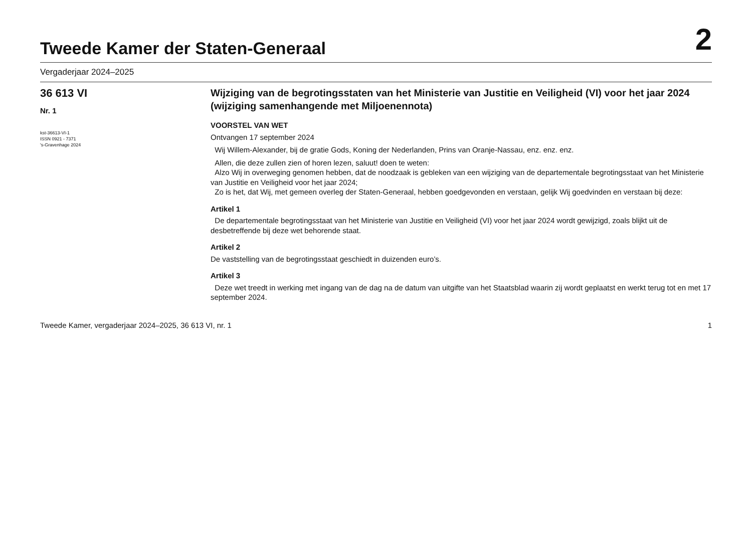Tweede Kamer der Staten-Generaal
2
Vergaderjaar 2024–2025
36 613 VI
Nr. 1
kst-36613-VI-1
ISSN 0921 - 7371
's-Gravenhage 2024
Wijziging van de begrotingsstaten van het Ministerie van Justitie en Veiligheid (VI) voor het jaar 2024 (wijziging samenhangende met Miljoenennota)
VOORSTEL VAN WET
Ontvangen 17 september 2024
Wij Willem-Alexander, bij de gratie Gods, Koning der Nederlanden, Prins van Oranje-Nassau, enz. enz. enz.
Allen, die deze zullen zien of horen lezen, saluut! doen te weten:
Alzo Wij in overweging genomen hebben, dat de noodzaak is gebleken van een wijziging van de departementale begrotingsstaat van het Ministerie van Justitie en Veiligheid voor het jaar 2024;
Zo is het, dat Wij, met gemeen overleg der Staten-Generaal, hebben goedgevonden en verstaan, gelijk Wij goedvinden en verstaan bij deze:
Artikel 1
De departementale begrotingsstaat van het Ministerie van Justitie en Veiligheid (VI) voor het jaar 2024 wordt gewijzigd, zoals blijkt uit de desbetreffende bij deze wet behorende staat.
Artikel 2
De vaststelling van de begrotingsstaat geschiedt in duizenden euro’s.
Artikel 3
Deze wet treedt in werking met ingang van de dag na de datum van uitgifte van het Staatsblad waarin zij wordt geplaatst en werkt terug tot en met 17 september 2024.
Tweede Kamer, vergaderjaar 2024–2025, 36 613 VI, nr. 1 1